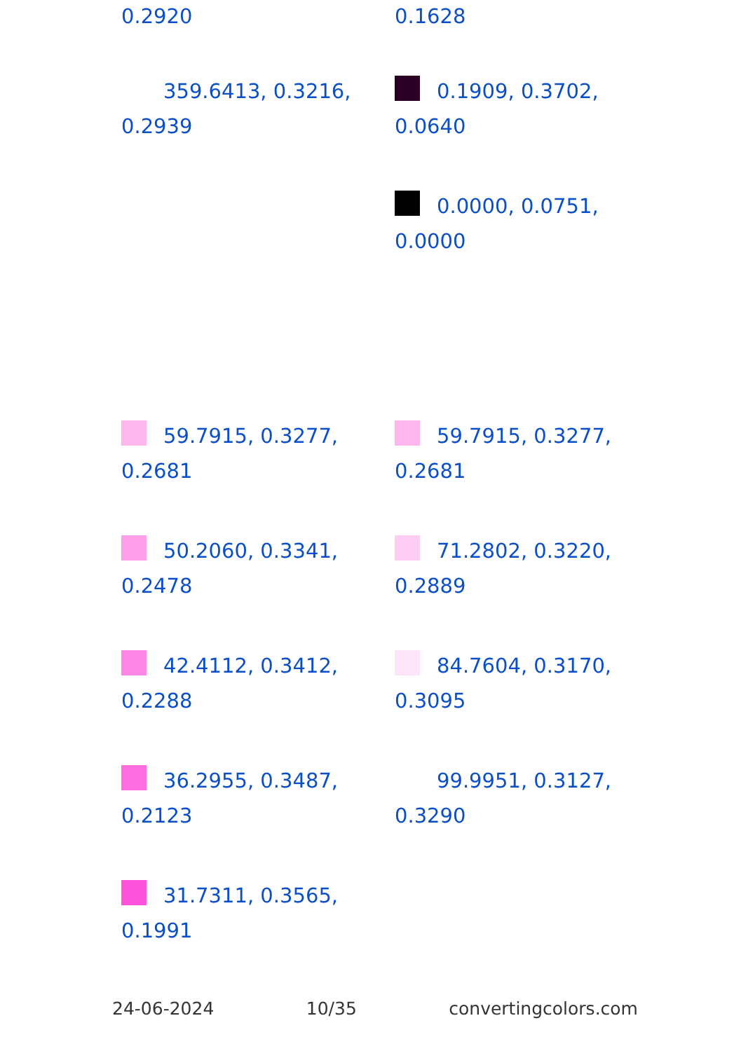0.2920 0.1628
359.6413, 0.3216, 0.2939
0.1909, 0.3702, 0.0640
0.0000, 0.0751, 0.0000
59.7915, 0.3277, 0.2681
59.7915, 0.3277, 0.2681
50.2060, 0.3341, 0.2478
71.2802, 0.3220, 0.2889
42.4112, 0.3412, 0.2288
84.7604, 0.3170, 0.3095
36.2955, 0.3487, 0.2123
99.9951, 0.3127, 0.3290
31.7311, 0.3565, 0.1991
24-06-2024 10/35 convertingcolors.com